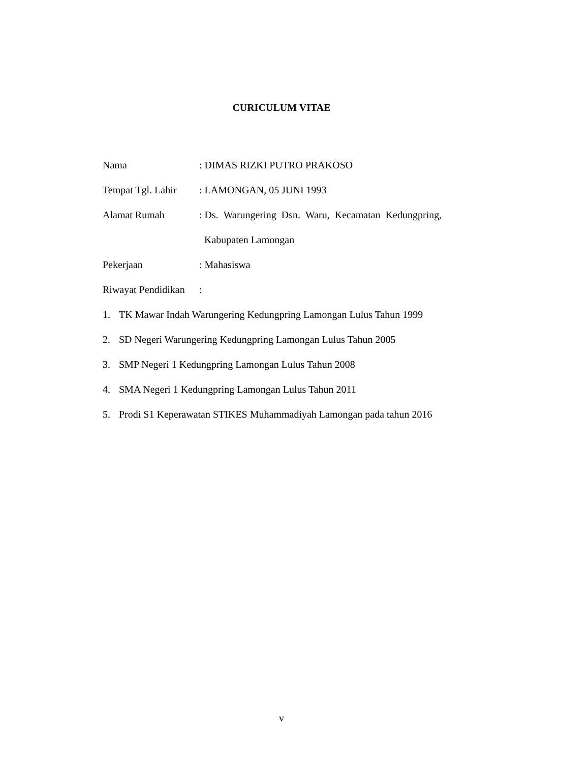CURICULUM VITAE
Nama : DIMAS RIZKI PUTRO PRAKOSO
Tempat Tgl. Lahir
: LAMONGAN, 05 JUNI 1993
Alamat Rumah : Ds. Warungering Dsn. Waru, Kecamatan Kedungpring,
Kabupaten Lamongan
Pekerjaan : Mahasiswa
Riwayat Pendidikan
:
1. TK Mawar Indah Warungering Kedungpring Lamongan Lulus Tahun 1999
2. SD Negeri Warungering Kedungpring Lamongan Lulus Tahun 2005
3. SMP Negeri 1 Kedungpring Lamongan Lulus Tahun 2008
4. SMA Negeri 1 Kedungpring Lamongan Lulus Tahun 2011
5. Prodi S1 Keperawatan STIKES Muhammadiyah Lamongan pada tahun 2016
v